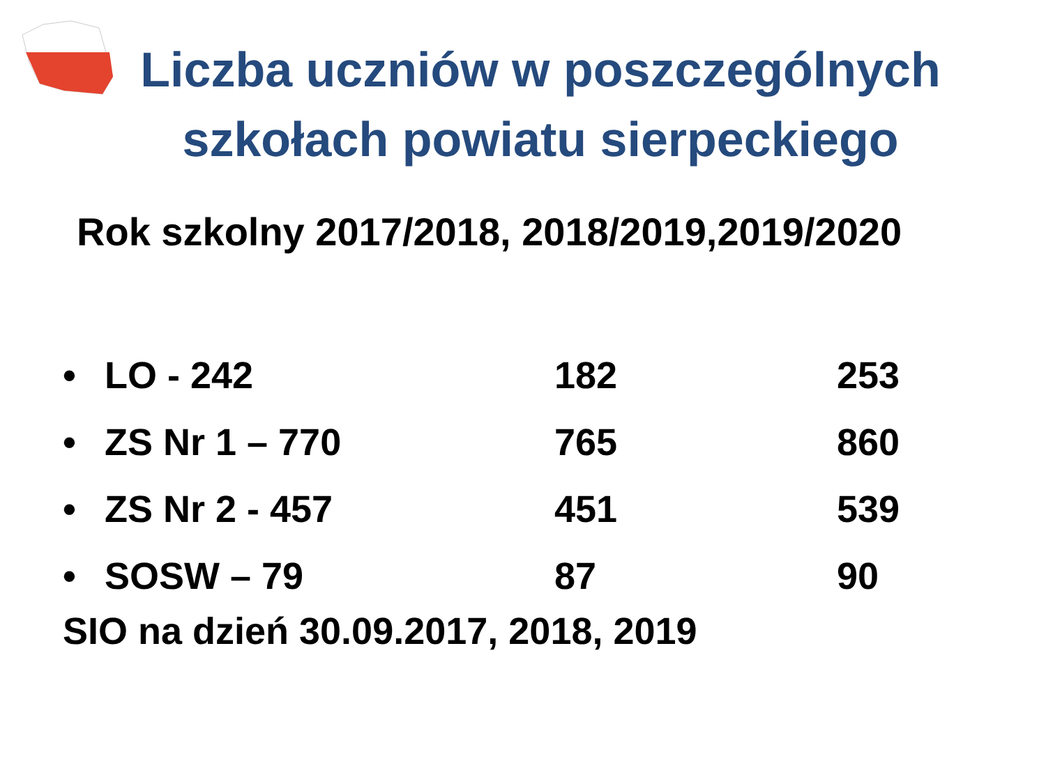Liczba uczniów w poszczególnych szkołach powiatu sierpeckiego
Rok szkolny 2017/2018, 2018/2019,2019/2020
• LO - 242 182 253
• ZS Nr 1 – 770 765 860
• ZS Nr 2 - 457 451 539
• SOSW – 79 87 90
SIO na dzień 30.09.2017, 2018, 2019